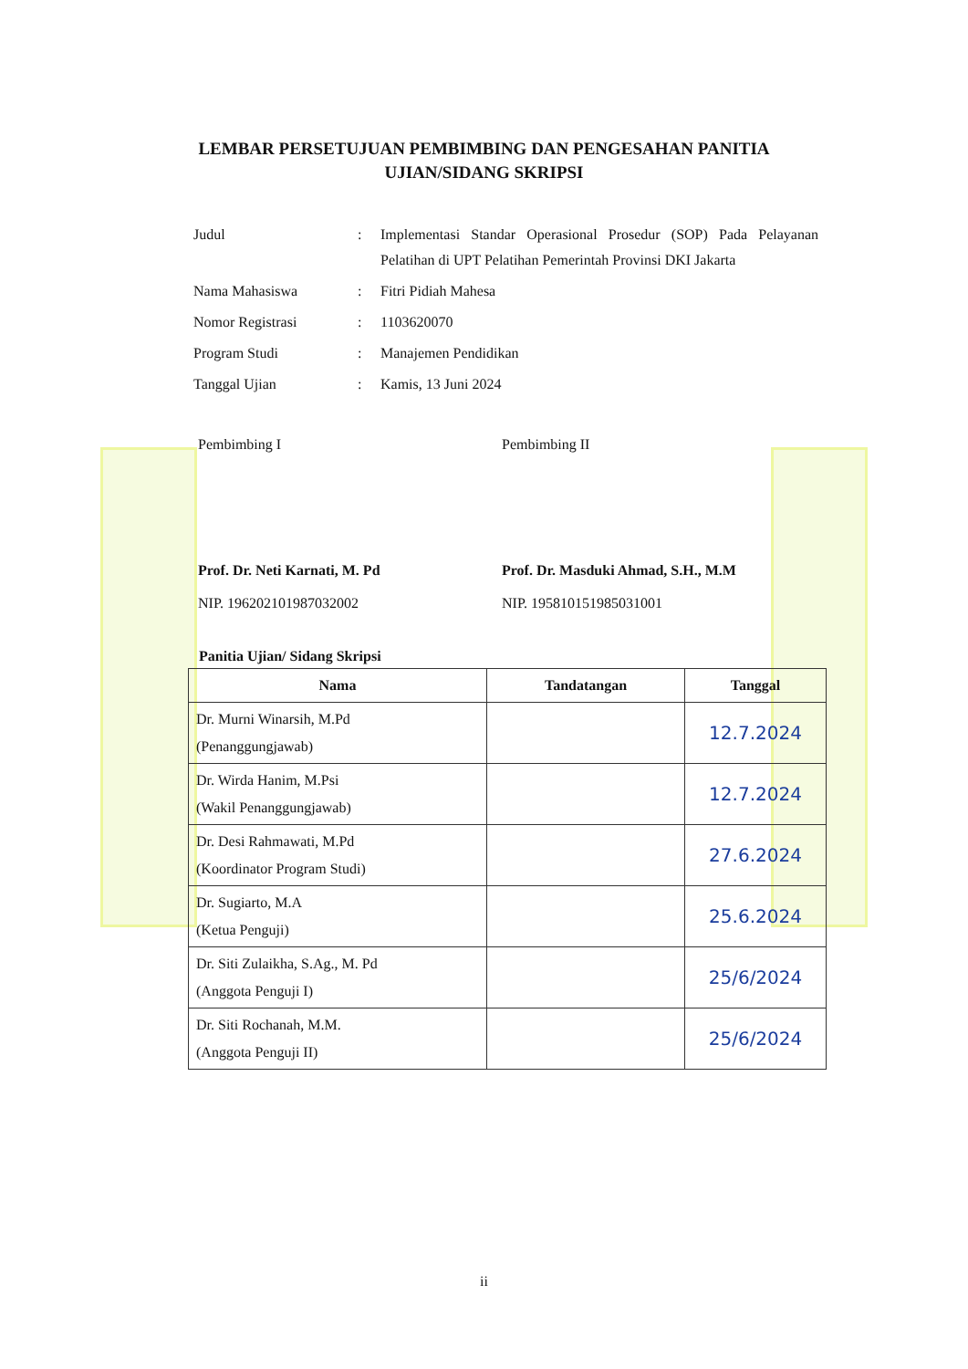LEMBAR PERSETUJUAN PEMBIMBING DAN PENGESAHAN PANITIA
UJIAN/SIDANG SKRIPSI
| Judul | : | Implementasi Standar Operasional Prosedur (SOP) Pada Pelayanan Pelatihan di UPT Pelatihan Pemerintah Provinsi DKI Jakarta |
| Nama Mahasiswa | : | Fitri Pidiah Mahesa |
| Nomor Registrasi | : | 1103620070 |
| Program Studi | : | Manajemen Pendidikan |
| Tanggal Ujian | : | Kamis, 13 Juni 2024 |
Pembimbing I
Prof. Dr. Neti Karnati, M. Pd
NIP. 196202101987032002
Pembimbing II
Prof. Dr. Masduki Ahmad, S.H., M.M
NIP. 195810151985031001
Panitia Ujian/ Sidang Skripsi
| Nama | Tandatangan | Tanggal |
| --- | --- | --- |
| Dr. Murni Winarsih, M.Pd (Penanggungjawab) | | 12.7.2024 |
| Dr. Wirda Hanim, M.Psi (Wakil Penanggungjawab) | | 12.7.2024 |
| Dr. Desi Rahmawati, M.Pd (Koordinator Program Studi) | | 27.6.2024 |
| Dr. Sugiarto, M.A (Ketua Penguji) | | 25.6.2024 |
| Dr. Siti Zulaikha, S.Ag., M. Pd (Anggota Penguji I) | | 25/6/2024 |
| Dr. Siti Rochanah, M.M. (Anggota Penguji II) | | 25/6/2024 |
ii